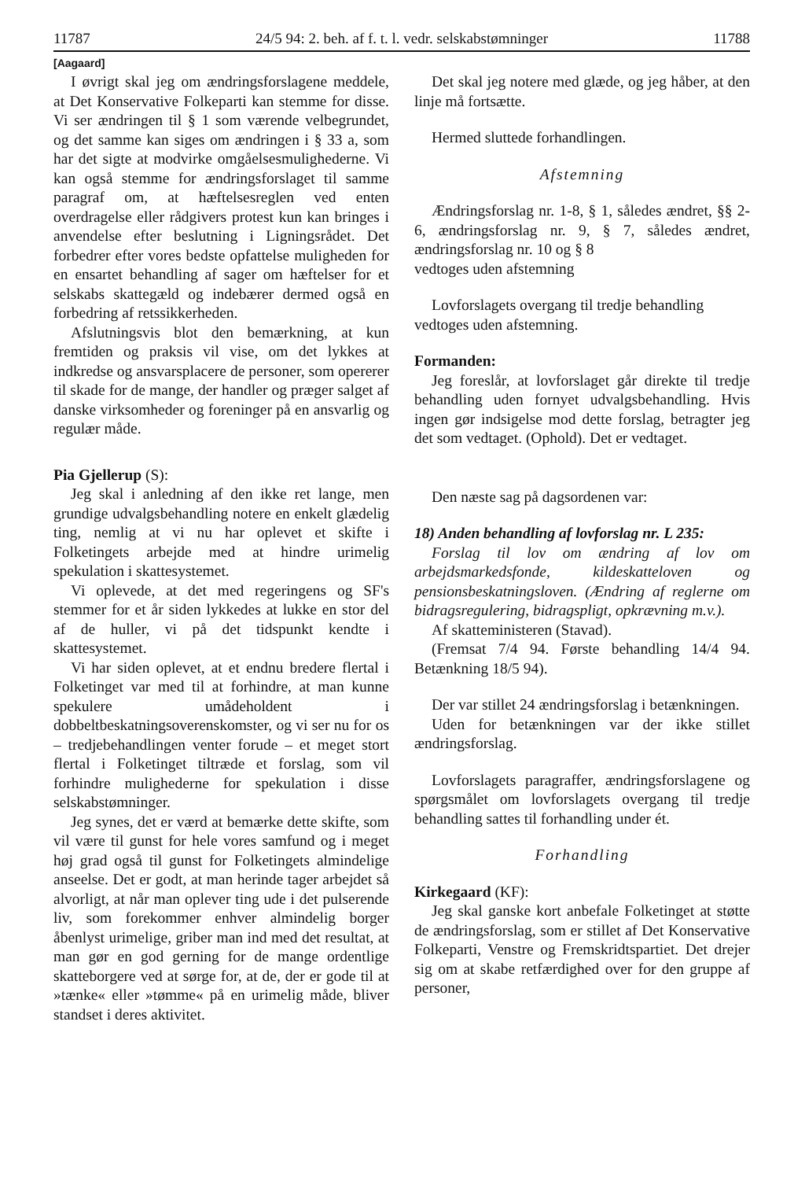11787 24/5 94: 2. beh. af f. t. l. vedr. selskabstømninger 11788
[Aagaard]
I øvrigt skal jeg om ændringsforslagene meddele, at Det Konservative Folkeparti kan stemme for disse. Vi ser ændringen til § 1 som værende velbegrundet, og det samme kan siges om ændringen i § 33 a, som har det sigte at modvirke omgåelsesmulighederne. Vi kan også stemme for ændringsforslaget til samme paragraf om, at hæftelsesreglen ved enten overdragelse eller rådgivers protest kun kan bringes i anvendelse efter beslutning i Ligningsrådet. Det forbedrer efter vores bedste opfattelse muligheden for en ensartet behandling af sager om hæftelser for et selskabs skattegæld og indebærer dermed også en forbedring af retssikkerheden.
Afslutningsvis blot den bemærkning, at kun fremtiden og praksis vil vise, om det lykkes at indkredse og ansvarsplacere de personer, som opererer til skade for de mange, der handler og præger salget af danske virksomheder og foreninger på en ansvarlig og regulær måde.
Pia Gjellerup (S):
Jeg skal i anledning af den ikke ret lange, men grundige udvalgsbehandling notere en enkelt glædelig ting, nemlig at vi nu har oplevet et skifte i Folketingets arbejde med at hindre urimelig spekulation i skattesystemet.
Vi oplevede, at det med regeringens og SF's stemmer for et år siden lykkedes at lukke en stor del af de huller, vi på det tidspunkt kendte i skattesystemet.
Vi har siden oplevet, at et endnu bredere flertal i Folketinget var med til at forhindre, at man kunne spekulere umådeholdent i dobbeltbeskatningsoverenskomster, og vi ser nu for os – tredjebehandlingen venter forude – et meget stort flertal i Folketinget tiltræde et forslag, som vil forhindre mulighederne for spekulation i disse selskabstømninger.
Jeg synes, det er værd at bemærke dette skifte, som vil være til gunst for hele vores samfund og i meget høj grad også til gunst for Folketingets almindelige anseelse. Det er godt, at man herinde tager arbejdet så alvorligt, at når man oplever ting ude i det pulserende liv, som forekommer enhver almindelig borger åbenlyst urimelige, griber man ind med det resultat, at man gør en god gerning for de mange ordentlige skatteborgere ved at sørge for, at de, der er gode til at »tænke« eller »tømme« på en urimelig måde, bliver standset i deres aktivitet.
Det skal jeg notere med glæde, og jeg håber, at den linje må fortsætte.
Hermed sluttede forhandlingen.
Afstemning
Ændringsforslag nr. 1-8, § 1, således ændret, §§ 2-6, ændringsforslag nr. 9, § 7, således ændret, ændringsforslag nr. 10 og § 8
vedtoges uden afstemning
Lovforslagets overgang til tredje behandling
vedtoges uden afstemning.
Formanden:
Jeg foreslår, at lovforslaget går direkte til tredje behandling uden fornyet udvalgsbehandling. Hvis ingen gør indsigelse mod dette forslag, betragter jeg det som vedtaget. (Ophold). Det er vedtaget.
Den næste sag på dagsordenen var:
18) Anden behandling af lovforslag nr. L 235:
Forslag til lov om ændring af lov om arbejdsmarkedsfonde, kildeskatteloven og pensionsbeskatningsloven. (Ændring af reglerne om bidragsregulering, bidragspligt, opkrævning m.v.).
Af skatteministeren (Stavad).
(Fremsat 7/4 94. Første behandling 14/4 94. Betænkning 18/5 94).
Der var stillet 24 ændringsforslag i betænkningen.
Uden for betænkningen var der ikke stillet ændringsforslag.
Lovforslagets paragraffer, ændringsforslagene og spørgsmålet om lovforslagets overgang til tredje behandling sattes til forhandling under ét.
Forhandling
Kirkegaard (KF):
Jeg skal ganske kort anbefale Folketinget at støtte de ændringsforslag, som er stillet af Det Konservative Folkeparti, Venstre og Fremskridtspartiet. Det drejer sig om at skabe retfærdighed over for den gruppe af personer,